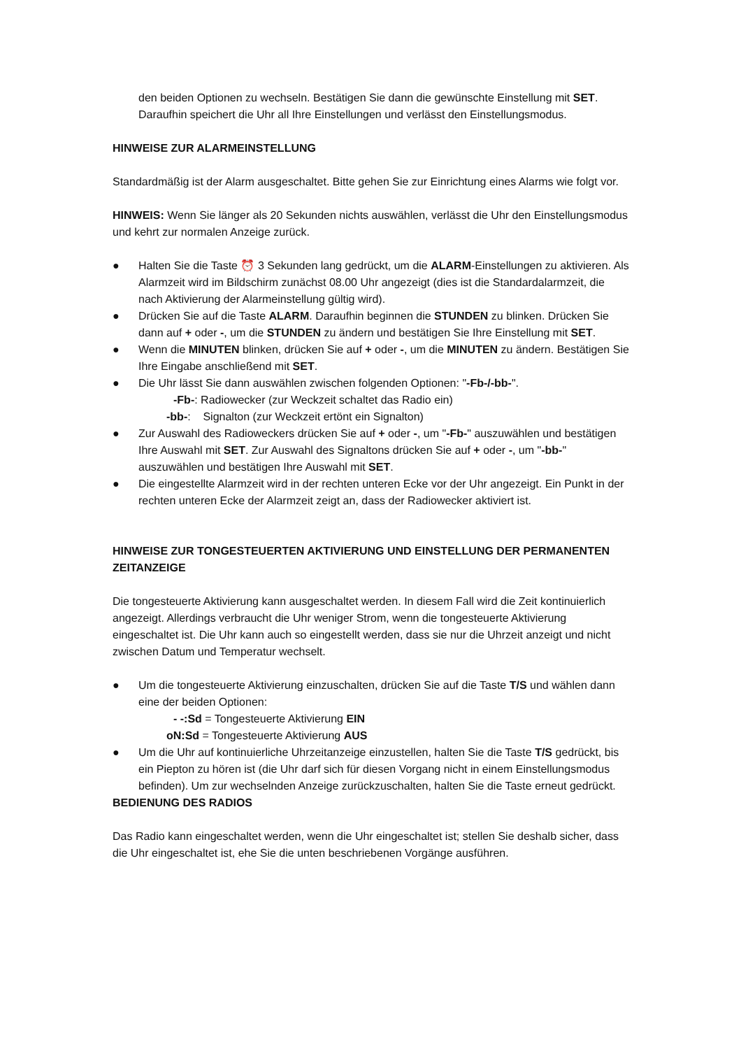den beiden Optionen zu wechseln. Bestätigen Sie dann die gewünschte Einstellung mit SET. Daraufhin speichert die Uhr all Ihre Einstellungen und verlässt den Einstellungsmodus.
HINWEISE ZUR ALARMEINSTELLUNG
Standardmäßig ist der Alarm ausgeschaltet. Bitte gehen Sie zur Einrichtung eines Alarms wie folgt vor.
HINWEIS: Wenn Sie länger als 20 Sekunden nichts auswählen, verlässt die Uhr den Einstellungsmodus und kehrt zur normalen Anzeige zurück.
● Halten Sie die Taste ⏰ 3 Sekunden lang gedrückt, um die ALARM-Einstellungen zu aktivieren. Als Alarmzeit wird im Bildschirm zunächst 08.00 Uhr angezeigt (dies ist die Standardalarmzeit, die nach Aktivierung der Alarmeinstellung gültig wird).
● Drücken Sie auf die Taste ALARM. Daraufhin beginnen die STUNDEN zu blinken. Drücken Sie dann auf + oder -, um die STUNDEN zu ändern und bestätigen Sie Ihre Einstellung mit SET.
● Wenn die MINUTEN blinken, drücken Sie auf + oder -, um die MINUTEN zu ändern. Bestätigen Sie Ihre Eingabe anschließend mit SET.
● Die Uhr lässt Sie dann auswählen zwischen folgenden Optionen: "-Fb-/-bb-".
-Fb-: Radiowecker (zur Weckzeit schaltet das Radio ein)
-bb-: Signalton (zur Weckzeit ertönt ein Signalton)
● Zur Auswahl des Radioweckers drücken Sie auf + oder -, um "-Fb-" auszuwählen und bestätigen Ihre Auswahl mit SET. Zur Auswahl des Signaltons drücken Sie auf + oder -, um "-bb-" auszuwählen und bestätigen Ihre Auswahl mit SET.
● Die eingestellte Alarmzeit wird in der rechten unteren Ecke vor der Uhr angezeigt. Ein Punkt in der rechten unteren Ecke der Alarmzeit zeigt an, dass der Radiowecker aktiviert ist.
HINWEISE ZUR TONGESTEUERTEN AKTIVIERUNG UND EINSTELLUNG DER PERMANENTEN ZEITANZEIGE
Die tongesteuerte Aktivierung kann ausgeschaltet werden. In diesem Fall wird die Zeit kontinuierlich angezeigt. Allerdings verbraucht die Uhr weniger Strom, wenn die tongesteuerte Aktivierung eingeschaltet ist. Die Uhr kann auch so eingestellt werden, dass sie nur die Uhrzeit anzeigt und nicht zwischen Datum und Temperatur wechselt.
● Um die tongesteuerte Aktivierung einzuschalten, drücken Sie auf die Taste T/S und wählen dann eine der beiden Optionen:
- -:Sd = Tongesteuerte Aktivierung EIN
oN:Sd = Tongesteuerte Aktivierung AUS
● Um die Uhr auf kontinuierliche Uhrzeitanzeige einzustellen, halten Sie die Taste T/S gedrückt, bis ein Piepton zu hören ist (die Uhr darf sich für diesen Vorgang nicht in einem Einstellungsmodus befinden). Um zur wechselnden Anzeige zurückzuschalten, halten Sie die Taste erneut gedrückt.
BEDIENUNG DES RADIOS
Das Radio kann eingeschaltet werden, wenn die Uhr eingeschaltet ist; stellen Sie deshalb sicher, dass die Uhr eingeschaltet ist, ehe Sie die unten beschriebenen Vorgänge ausführen.